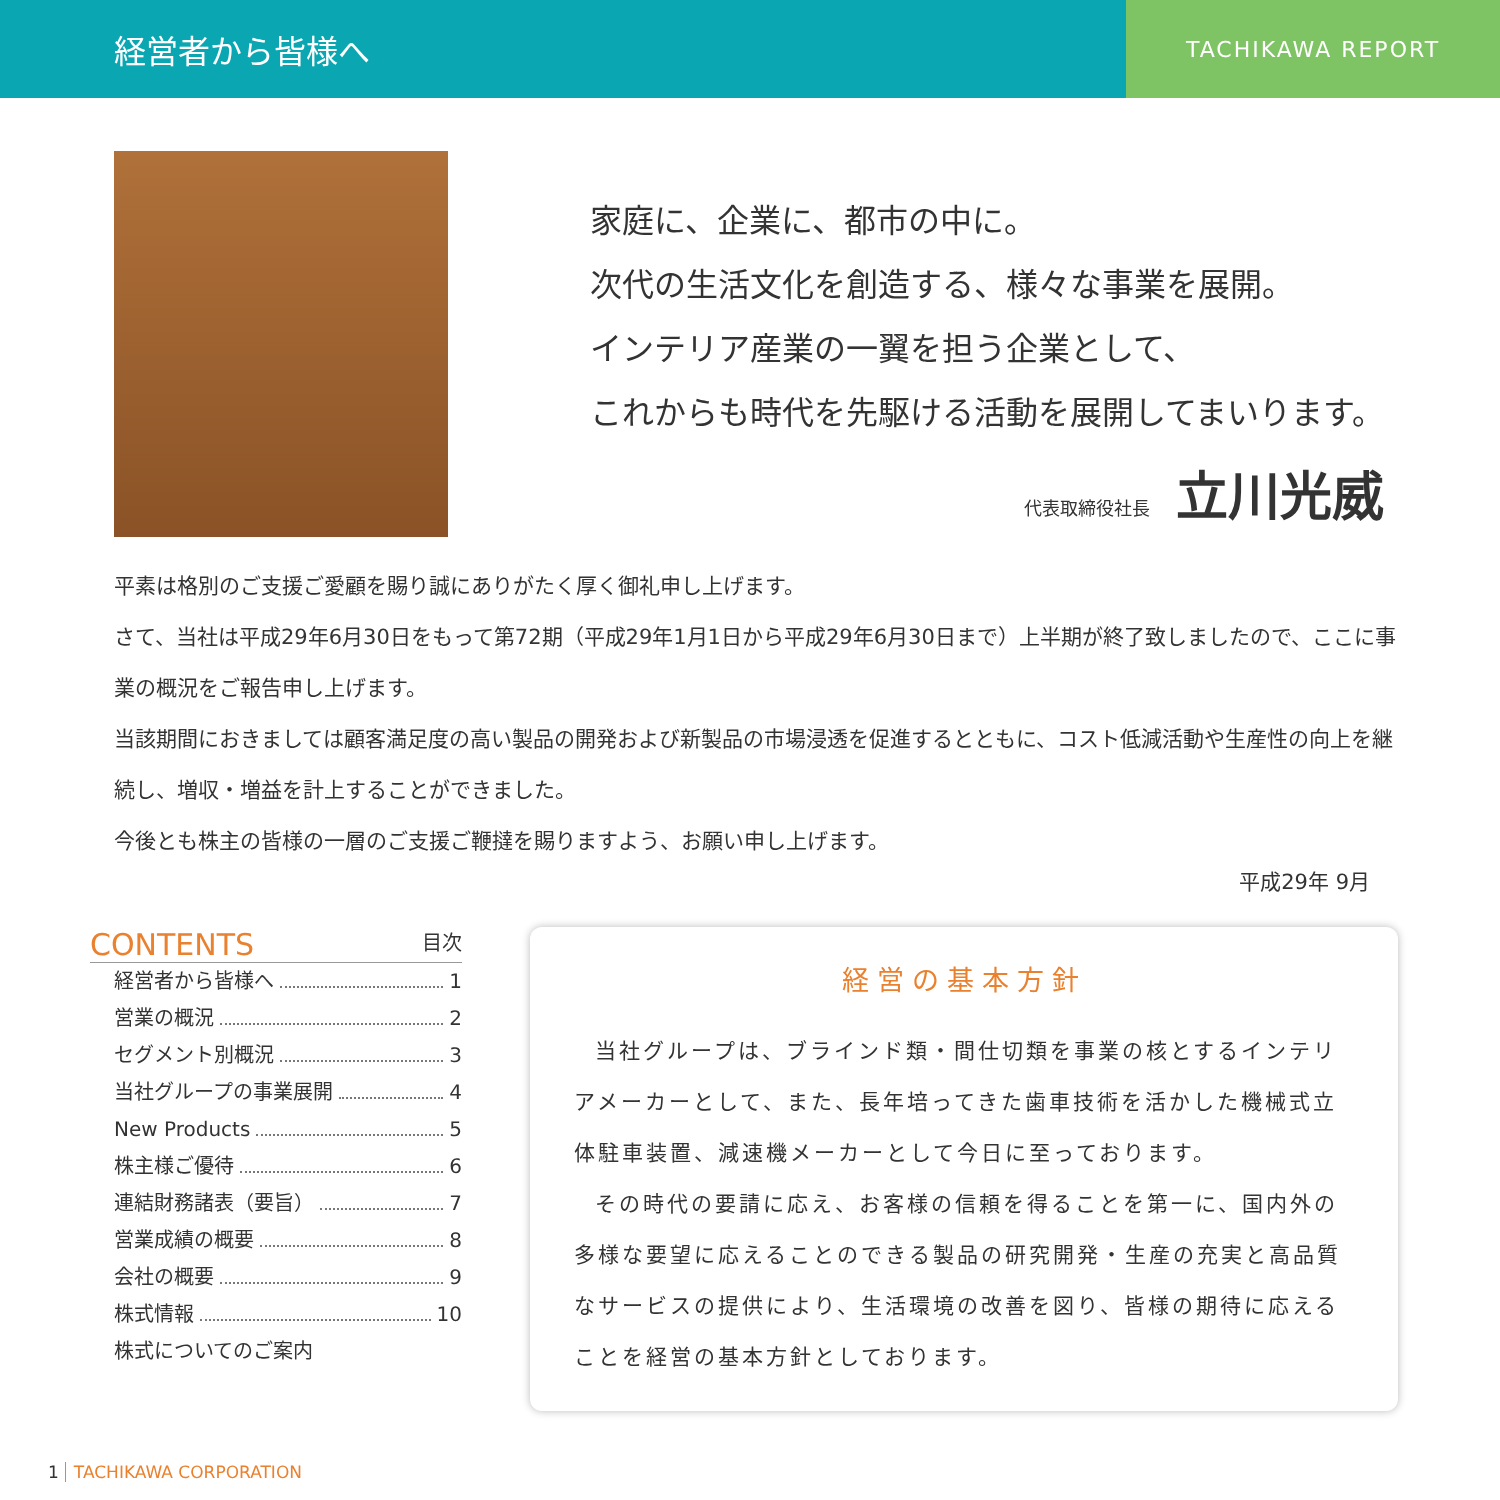経営者から皆様へ
TACHIKAWA REPORT
家庭に、企業に、都市の中に。
次代の生活文化を創造する、様々な事業を展開。
インテリア産業の一翼を担う企業として、
これからも時代を先駆ける活動を展開してまいります。
代表取締役社長 立川光威
平素は格別のご支援ご愛顧を賜り誠にありがたく厚く御礼申し上げます。
さて、当社は平成29年6月30日をもって第72期（平成29年1月1日から平成29年6月30日まで）上半期が終了致しましたので、ここに事業の概況をご報告申し上げます。
当該期間におきましては顧客満足度の高い製品の開発および新製品の市場浸透を促進するとともに、コスト低減活動や生産性の向上を継続し、増収・増益を計上することができました。
今後とも株主の皆様の一層のご支援ご鞭撻を賜りますよう、お願い申し上げます。
平成29年 9月
CONTENTS 目次
経営者から皆様へ 1
営業の概況 2
セグメント別概況 3
当社グループの事業展開 4
New Products 5
株主様ご優待 6
連結財務諸表（要旨） 7
営業成績の概要 8
会社の概要 9
株式情報 10
株式についてのご案内
経営の基本方針
当社グループは、ブラインド類・間仕切類を事業の核とするインテリアメーカーとして、また、長年培ってきた歯車技術を活かした機械式立体駐車装置、減速機メーカーとして今日に至っております。
その時代の要請に応え、お客様の信頼を得ることを第一に、国内外の多様な要望に応えることのできる製品の研究開発・生産の充実と高品質なサービスの提供により、生活環境の改善を図り、皆様の期待に応えることを経営の基本方針としております。
1 TACHIKAWA CORPORATION